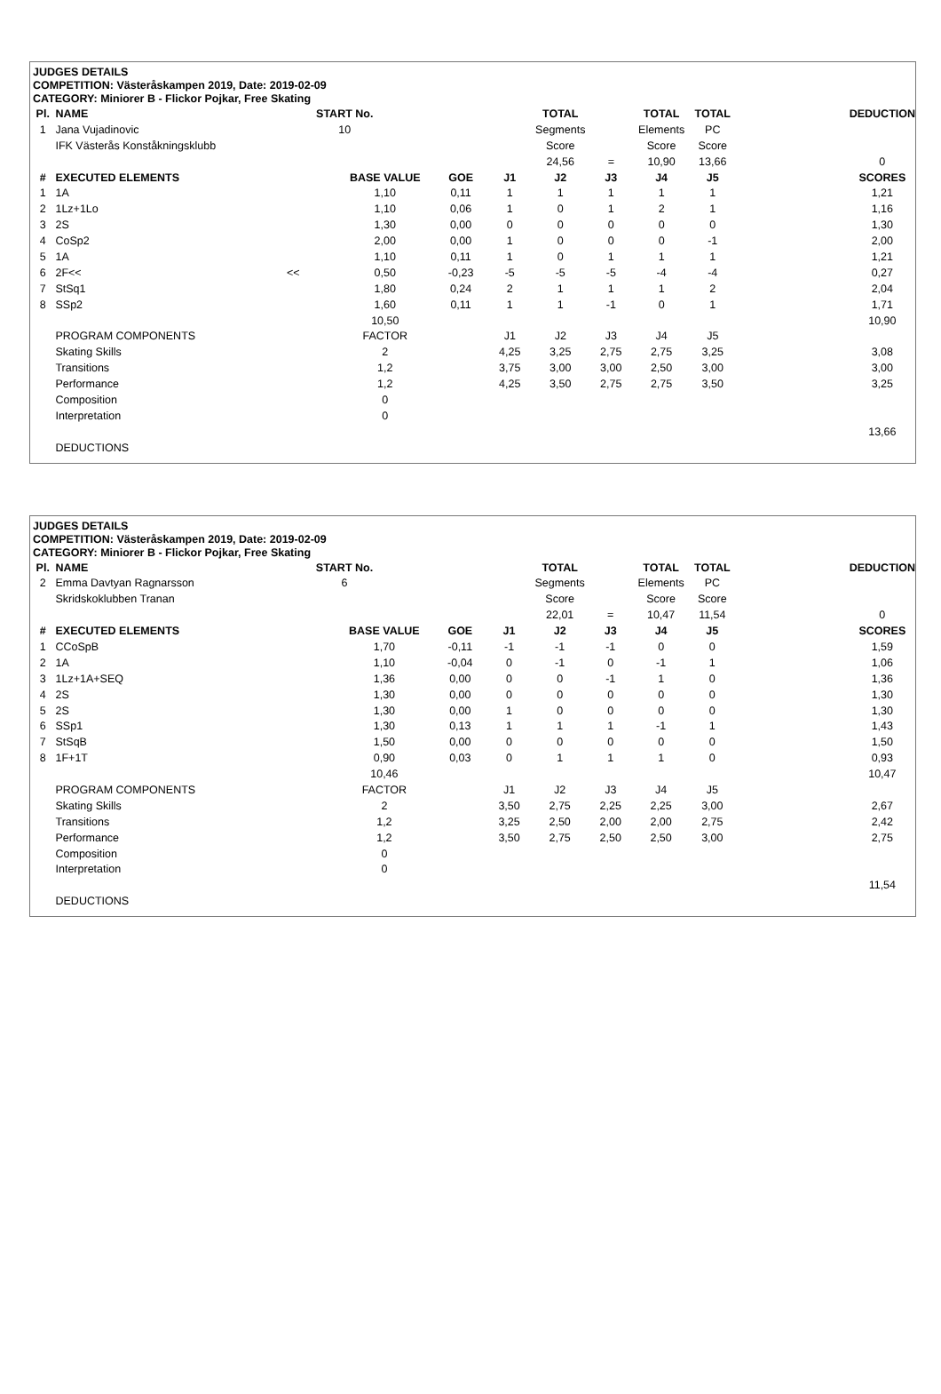JUDGES DETAILS
COMPETITION: Västeråskampen 2019, Date: 2019-02-09
CATEGORY: Miniorer B - Flickor Pojkar, Free Skating
| Pl. | NAME | START No. | | | | TOTAL | | TOTAL | TOTAL | | DEDUCTION |
| 1 | Jana Vujadinovic | 10 | | | | Segments | | Elements | PC | | |
| | IFK Västerås Konståkningsklubb | | | | | Score | | Score | Score | | |
| | | | | | | 24,56 | = | 10,90 | 13,66 | | 0 |
| # | EXECUTED ELEMENTS | | BASE VALUE | GOE | J1 | J2 | J3 | J4 | J5 | | SCORES |
| 1 | 1A | | 1,10 | 0,11 | 1 | 1 | 1 | 1 | 1 | | 1,21 |
| 2 | 1Lz+1Lo | | 1,10 | 0,06 | 1 | 0 | 1 | 2 | 1 | | 1,16 |
| 3 | 2S | | 1,30 | 0,00 | 0 | 0 | 0 | 0 | 0 | | 1,30 |
| 4 | CoSp2 | | 2,00 | 0,00 | 1 | 0 | 0 | 0 | -1 | | 2,00 |
| 5 | 1A | | 1,10 | 0,11 | 1 | 0 | 1 | 1 | 1 | | 1,21 |
| 6 | 2F<< | << | 0,50 | -0,23 | -5 | -5 | -5 | -4 | -4 | | 0,27 |
| 7 | StSq1 | | 1,80 | 0,24 | 2 | 1 | 1 | 1 | 2 | | 2,04 |
| 8 | SSp2 | | 1,60 | 0,11 | 1 | 1 | -1 | 0 | 1 | | 1,71 |
| | | | 10,50 | | | | | | | | 10,90 |
| | PROGRAM COMPONENTS | | FACTOR | | J1 | J2 | J3 | J4 | J5 | | |
| | Skating Skills | | 2 | | 4,25 | 3,25 | 2,75 | 2,75 | 3,25 | | 3,08 |
| | Transitions | | 1,2 | | 3,75 | 3,00 | 3,00 | 2,50 | 3,00 | | 3,00 |
| | Performance | | 1,2 | | 4,25 | 3,50 | 2,75 | 2,75 | 3,50 | | 3,25 |
| | Composition | | 0 | | | | | | | | |
| | Interpretation | | 0 | | | | | | | | |
| | | | | | | | | | | | 13,66 |
| | DEDUCTIONS | | | | | | | | | | |
JUDGES DETAILS
COMPETITION: Västeråskampen 2019, Date: 2019-02-09
CATEGORY: Miniorer B - Flickor Pojkar, Free Skating
| Pl. | NAME | START No. | | | | TOTAL | | TOTAL | TOTAL | | DEDUCTION |
| 2 | Emma Davtyan Ragnarsson | 6 | | | | Segments | | Elements | PC | | |
| | Skridskoklubben Tranan | | | | | Score | | Score | Score | | |
| | | | | | | 22,01 | = | 10,47 | 11,54 | | 0 |
| # | EXECUTED ELEMENTS | | BASE VALUE | GOE | J1 | J2 | J3 | J4 | J5 | | SCORES |
| 1 | CCoSpB | | 1,70 | -0,11 | -1 | -1 | -1 | 0 | 0 | | 1,59 |
| 2 | 1A | | 1,10 | -0,04 | 0 | -1 | 0 | -1 | 1 | | 1,06 |
| 3 | 1Lz+1A+SEQ | | 1,36 | 0,00 | 0 | 0 | -1 | 1 | 0 | | 1,36 |
| 4 | 2S | | 1,30 | 0,00 | 0 | 0 | 0 | 0 | 0 | | 1,30 |
| 5 | 2S | | 1,30 | 0,00 | 1 | 0 | 0 | 0 | 0 | | 1,30 |
| 6 | SSp1 | | 1,30 | 0,13 | 1 | 1 | 1 | -1 | 1 | | 1,43 |
| 7 | StSqB | | 1,50 | 0,00 | 0 | 0 | 0 | 0 | 0 | | 1,50 |
| 8 | 1F+1T | | 0,90 | 0,03 | 0 | 1 | 1 | 1 | 0 | | 0,93 |
| | | | 10,46 | | | | | | | | 10,47 |
| | PROGRAM COMPONENTS | | FACTOR | | J1 | J2 | J3 | J4 | J5 | | |
| | Skating Skills | | 2 | | 3,50 | 2,75 | 2,25 | 2,25 | 3,00 | | 2,67 |
| | Transitions | | 1,2 | | 3,25 | 2,50 | 2,00 | 2,00 | 2,75 | | 2,42 |
| | Performance | | 1,2 | | 3,50 | 2,75 | 2,50 | 2,50 | 3,00 | | 2,75 |
| | Composition | | 0 | | | | | | | | |
| | Interpretation | | 0 | | | | | | | | |
| | | | | | | | | | | | 11,54 |
| | DEDUCTIONS | | | | | | | | | | |